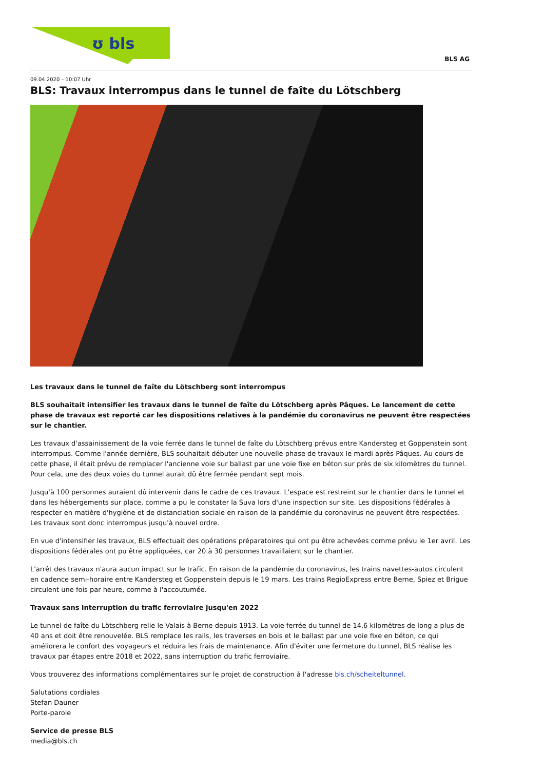ʊ bls
BLS AG
09.04.2020 – 10:07 Uhr
BLS: Travaux interrompus dans le tunnel de faîte du Lötschberg
Les travaux dans le tunnel de faîte du Lötschberg sont interrompus
BLS souhaitait intensifier les travaux dans le tunnel de faîte du Lötschberg après Pâques. Le lancement de cette phase de travaux est reporté car les dispositions relatives à la pandémie du coronavirus ne peuvent être respectées sur le chantier.
Les travaux d'assainissement de la voie ferrée dans le tunnel de faîte du Lötschberg prévus entre Kandersteg et Goppenstein sont interrompus. Comme l'année dernière, BLS souhaitait débuter une nouvelle phase de travaux le mardi après Pâques. Au cours de cette phase, il était prévu de remplacer l'ancienne voie sur ballast par une voie fixe en béton sur près de six kilomètres du tunnel. Pour cela, une des deux voies du tunnel aurait dû être fermée pendant sept mois.
Jusqu'à 100 personnes auraient dû intervenir dans le cadre de ces travaux. L'espace est restreint sur le chantier dans le tunnel et dans les hébergements sur place, comme a pu le constater la Suva lors d'une inspection sur site. Les dispositions fédérales à respecter en matière d'hygiène et de distanciation sociale en raison de la pandémie du coronavirus ne peuvent être respectées. Les travaux sont donc interrompus jusqu'à nouvel ordre.
En vue d'intensifier les travaux, BLS effectuait des opérations préparatoires qui ont pu être achevées comme prévu le 1er avril. Les dispositions fédérales ont pu être appliquées, car 20 à 30 personnes travaillaient sur le chantier.
L'arrêt des travaux n'aura aucun impact sur le trafic. En raison de la pandémie du coronavirus, les trains navettes-autos circulent en cadence semi-horaire entre Kandersteg et Goppenstein depuis le 19 mars. Les trains RegioExpress entre Berne, Spiez et Brigue circulent une fois par heure, comme à l'accoutumée.
Travaux sans interruption du trafic ferroviaire jusqu'en 2022
Le tunnel de faîte du Lötschberg relie le Valais à Berne depuis 1913. La voie ferrée du tunnel de 14,6 kilomètres de long a plus de 40 ans et doit être renouvelée. BLS remplace les rails, les traverses en bois et le ballast par une voie fixe en béton, ce qui améliorera le confort des voyageurs et réduira les frais de maintenance. Afin d'éviter une fermeture du tunnel, BLS réalise les travaux par étapes entre 2018 et 2022, sans interruption du trafic ferroviaire.
Vous trouverez des informations complémentaires sur le projet de construction à l'adresse bls.ch/scheiteltunnel.
Salutations cordiales
Stefan Dauner
Porte-parole
Service de presse BLS
media@bls.ch